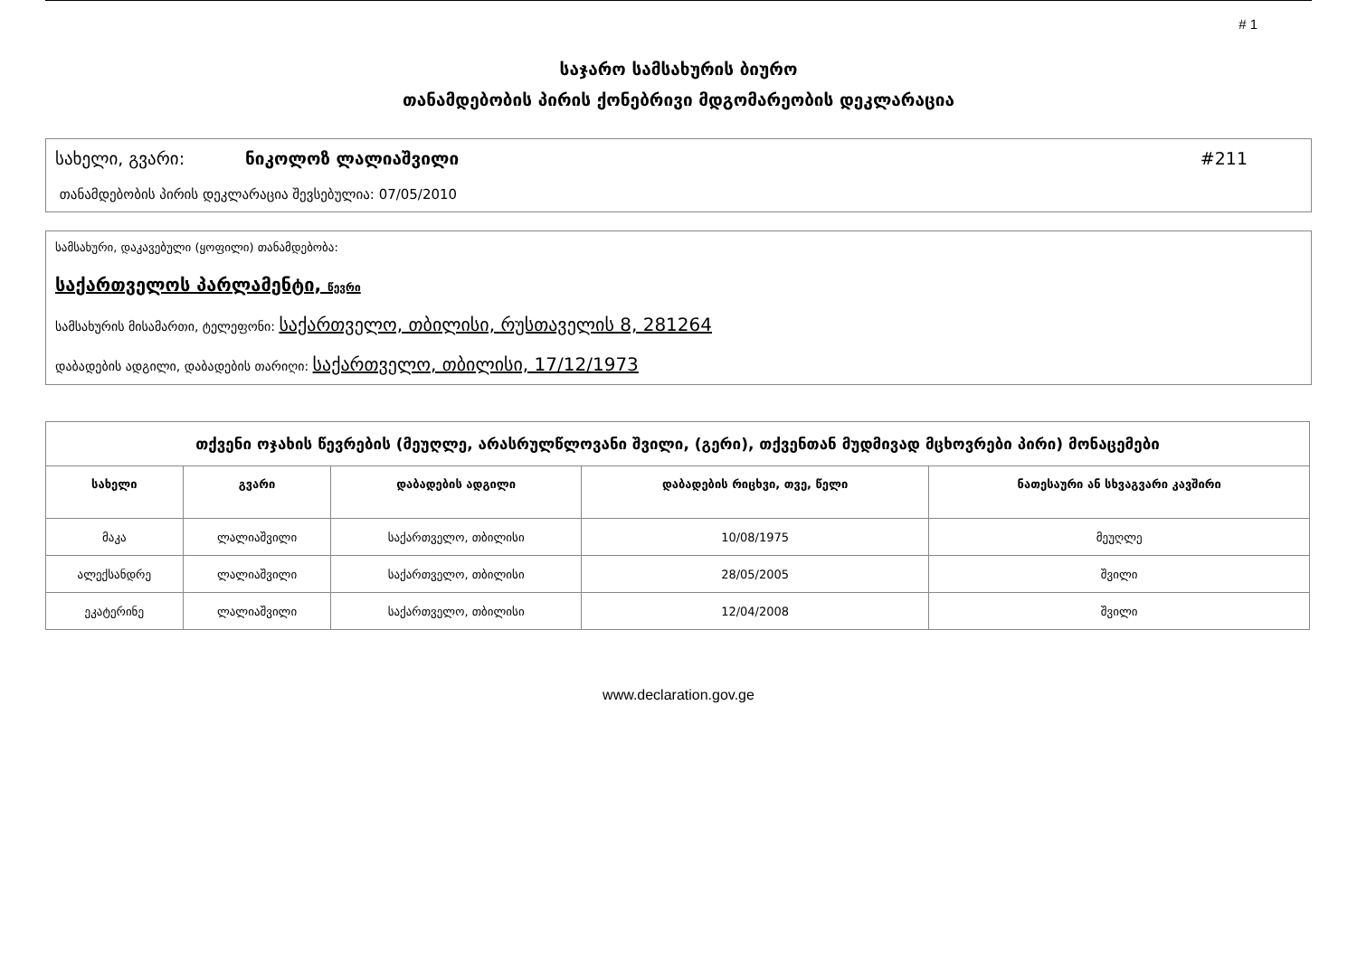# 1
საჯარო სამსახურის ბიურო
თანამდებობის პირის ქონებრივი მდგომარეობის დეკლარაცია
სახელი, გვარი: ნიკოლოზ ლალიაშვილი #211
თანამდებობის პირის დეკლარაცია შევსებულია: 07/05/2010
სამსახური, დაკავებული (ყოფილი) თანამდებობა:
საქართველოს პარლამენტი, წევრი
სამსახურის მისამართი, ტელეფონი: საქართველო, თბილისი, რუსთაველის 8, 281264
დაბადების ადგილი, დაბადების თარიღი: საქართველო, თბილისი, 17/12/1973
| თქვენი ოჯახის წევრების (მეუღლე, არასრულწლოვანი შვილი, (გერი), თქვენთან მუდმივად მცხოვრები პირი) მონაცემები | | | | |
| სახელი | გვარი | დაბადების ადგილი | დაბადების რიცხვი, თვე, წელი | ნათესაური ან სხვაგვარი კავშირი |
| მაკა | ლალიაშვილი | საქართველო, თბილისი | 10/08/1975 | მეუღლე |
| ალექსანდრე | ლალიაშვილი | საქართველო, თბილისი | 28/05/2005 | შვილი |
| ეკატერინე | ლალიაშვილი | საქართველო, თბილისი | 12/04/2008 | შვილი |
www.declaration.gov.ge